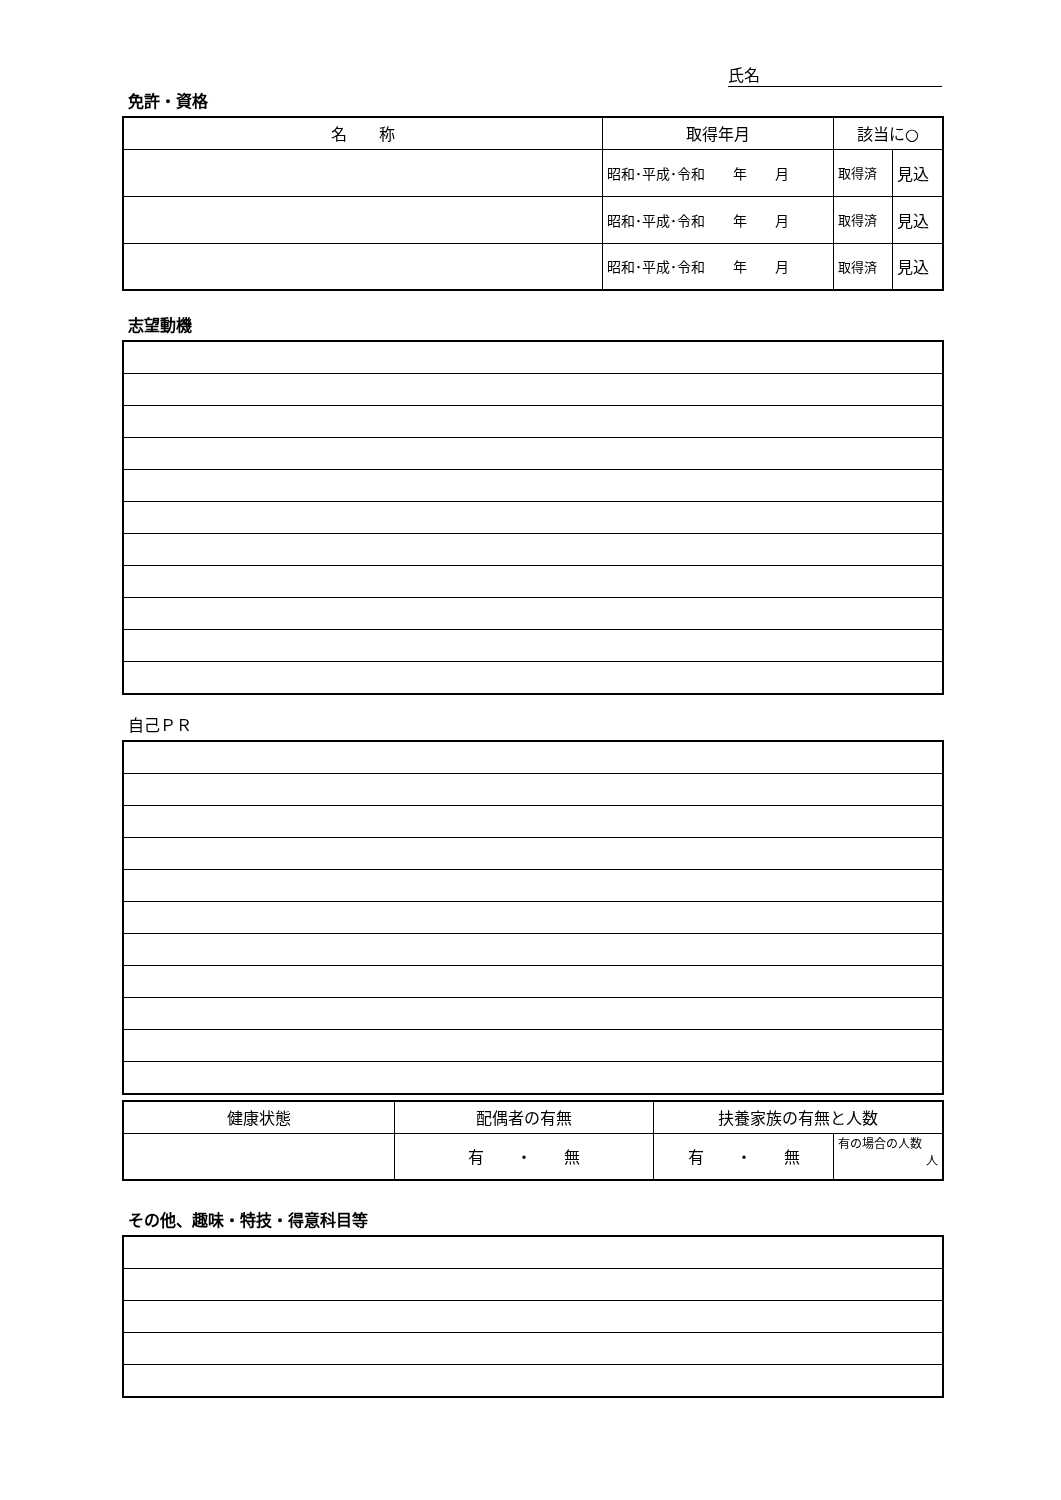氏名
免許・資格
| 名 称 | 取得年月 | 該当に○ | |
| --- | --- | --- | --- |
| | 昭和･平成･令和 年 月 | 取得済 | 見込 |
| | 昭和･平成･令和 年 月 | 取得済 | 見込 |
| | 昭和･平成･令和 年 月 | 取得済 | 見込 |
志望動機
自己ＰＲ
| 健康状態 | 配偶者の有無 | 扶養家族の有無と人数 | |
| --- | --- | --- | --- |
| | 有 ・ 無 | 有 ・ 無 | 有の場合の人数 人 |
その他、趣味・特技・得意科目等